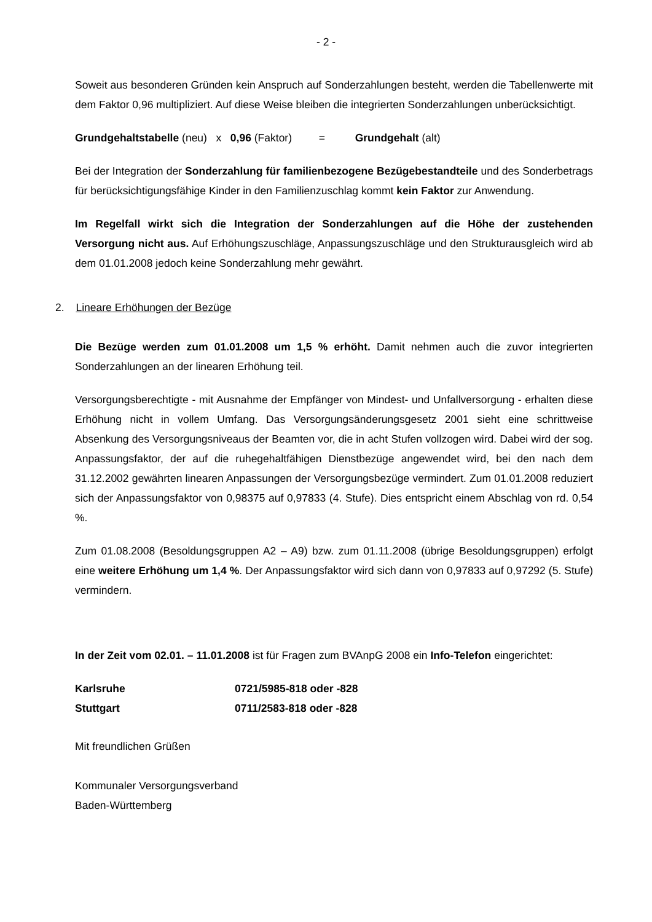- 2 -
Soweit aus besonderen Gründen kein Anspruch auf Sonderzahlungen besteht, werden die Tabellenwerte mit dem Faktor 0,96 multipliziert. Auf diese Weise bleiben die integrierten Sonderzahlungen unberücksichtigt.
Grundgehaltstabelle (neu) x 0,96 (Faktor) = Grundgehalt (alt)
Bei der Integration der Sonderzahlung für familienbezogene Bezügebestandteile und des Sonderbetrags für berücksichtigungsfähige Kinder in den Familienzuschlag kommt kein Faktor zur Anwendung.
Im Regelfall wirkt sich die Integration der Sonderzahlungen auf die Höhe der zustehenden Versorgung nicht aus. Auf Erhöhungszuschläge, Anpassungszuschläge und den Strukturausgleich wird ab dem 01.01.2008 jedoch keine Sonderzahlung mehr gewährt.
2. Lineare Erhöhungen der Bezüge
Die Bezüge werden zum 01.01.2008 um 1,5 % erhöht. Damit nehmen auch die zuvor integrierten Sonderzahlungen an der linearen Erhöhung teil.
Versorgungsberechtigte - mit Ausnahme der Empfänger von Mindest- und Unfallversorgung - erhalten diese Erhöhung nicht in vollem Umfang. Das Versorgungsänderungsgesetz 2001 sieht eine schrittweise Absenkung des Versorgungsniveaus der Beamten vor, die in acht Stufen vollzogen wird. Dabei wird der sog. Anpassungsfaktor, der auf die ruhegehaltfähigen Dienstbezüge angewendet wird, bei den nach dem 31.12.2002 gewährten linearen Anpassungen der Versorgungsbezüge vermindert. Zum 01.01.2008 reduziert sich der Anpassungsfaktor von 0,98375 auf 0,97833 (4. Stufe). Dies entspricht einem Abschlag von rd. 0,54 %.
Zum 01.08.2008 (Besoldungsgruppen A2 – A9) bzw. zum 01.11.2008 (übrige Besoldungsgruppen) erfolgt eine weitere Erhöhung um 1,4 %. Der Anpassungsfaktor wird sich dann von 0,97833 auf 0,97292 (5. Stufe) vermindern.
In der Zeit vom 02.01. – 11.01.2008 ist für Fragen zum BVAnpG 2008 ein Info-Telefon eingerichtet:
Karlsruhe 0721/5985-818 oder -828
Stuttgart 0711/2583-818 oder -828
Mit freundlichen Grüßen
Kommunaler Versorgungsverband
Baden-Württemberg